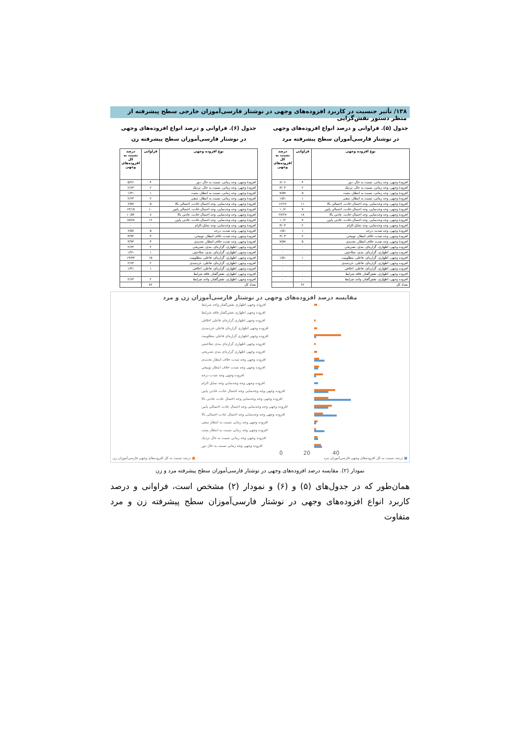۱۳۸/ تأثیر جنسیت در کاربرد افزوده‌های وجهی در نوشتار فارسی‌آموزان خارجی سطح پیشرفته از منظر دستور نقش‌گرایی
جدول (۵). فراوانی و درصد انواع افزوده‌های وجهی
در نوشتار فارسی‌آموزان سطح پیشرفته مرد
| نوع افزوده وجهی | فراوانی | درصد نسبت به کل افزوده‌های وجهی |
| --- | --- | --- |
| افزودهٔ وجهی، وجه زمانی، نسبت به حال، دور | ۴ | ۶/۰۶ |
| افزودهٔ وجهی، وجه زمانی، نسبت به حال، نزدیک | ۲ | ۳/۰۳ |
| افزودهٔ وجهی، وجه زمانی، نسبت به انتظار، مثبت | ۵ | ۷/۵۷ |
| افزودهٔ وجهی، وجه زمانی، نسبت به انتظار، منفی | ۱ | ۱/۵۱ |
| افزودهٔ وجهی، وجه وجه‌نمایی، وجه احتمال-عادت، احتمالی بالا | ۱۱ | ۱۶/۶۶ |
| افزودهٔ وجهی، وجه وجه‌نمایی، وجه احتمال-عادت، احتمالی پایین | ۷ | ۱۰/۶ |
| افزودهٔ وجهی، وجه وجه‌نمایی، وجه احتمال-عادت، عادتی بالا | ۱۸ | ۲۷/۲۷ |
| افزودهٔ وجهی، وجه وجه‌نمایی، وجه احتمال-عادت، عادتی پایین | ۷ | ۱۰/۶ |
| افزودهٔ وجهی، وجه وجه‌نمایی، وجه تمایل-الزام | ۲ | ۳/۰۳ |
| افزودهٔ وجهی، وجه شدت، درجه | ۱ | ۱/۵۱ |
| افزودهٔ وجهی، وجه شدت خلاف انتظار، توبیخی | ۲ | ۳/۰۳ |
| افزودهٔ وجهی، وجه شدت خلاف انتظار، تحدیدی | ۵ | ۷/۵۷ |
| افزوده وجهی، اظهاری، گزاره‌ای، بندی، تصریحی | ۰ | ۰ |
| افزوده وجهی، اظهاری، گزاره‌ای، بندی، صلاحیتی | ۰ | ۰ |
| افزوده وجهی، اظهاری، گزاره‌ای، فاعلی، مطلوبیت | ۱ | ۱/۵۱ |
| افزوده وجهی، اظهاری، گزاره‌ای، فاعلی، خردمندی | ۰ | ۰ |
| افزوده وجهی، اظهاری، گزاره‌ای، فاعلی، اخلاقی | ۰ | ۰ |
| افزوده وجهی، اظهاری، نقش‌گفتار، فاقد شرایط | ۰ | ۰ |
| افزوده وجهی، اظهاری، نقش‌گفتار، واجد شرایط | ۰ | ۰ |
| تعداد کل | ۶۶ | |
جدول (۶). فراوانی و درصد انواع افزوده‌های وجهی
در نوشتار فارسی‌آموزان سطح پیشرفته زن
| نوع افزوده وجهی | فراوانی | درصد نسبت به کل افزوده‌های وجهی |
| --- | --- | --- |
| افزودهٔ وجهی، وجه زمانی، نسبت به حال، دور | ۴ | ۵/۲۶ |
| افزودهٔ وجهی، وجه زمانی، نسبت به حال، نزدیک | ۲ | ۲/۶۳ |
| افزودهٔ وجهی، وجه زمانی، نسبت به انتظار، مثبت | ۱ | ۱/۳۱ |
| افزودهٔ وجهی، وجه زمانی، نسبت به انتظار، منفی | ۲ | ۲/۶۳ |
| افزودهٔ وجهی، وجه وجه‌نمایی، وجه احتمال-عادت، احتمالی بالا | ۵ | ۶/۵۷ |
| افزودهٔ وجهی، وجه وجه‌نمایی، وجه احتمال-عادت، احتمالی پایین | ۱۰ | ۱۳/۱۵ |
| افزودهٔ وجهی، وجه وجه‌نمایی، وجه احتمال-عادت، عادتی بالا | ۸ | ۱۰/۵۲ |
| افزودهٔ وجهی، وجه وجه‌نمایی، وجه احتمال-عادت، عادتی پایین | ۱۲ | ۱۵/۷۸ |
| افزودهٔ وجهی، وجه وجه‌نمایی، وجه تمایل-الزام | ۰ | ۰ |
| افزودهٔ وجهی، وجه شدت، درجه | ۵ | ۶/۵۷ |
| افزودهٔ وجهی، وجه شدت خلاف انتظار، توبیخی | ۳ | ۳/۹۴ |
| افزودهٔ وجهی، وجه شدت خلاف انتظار، تحدیدی | ۳ | ۳/۹۴ |
| افزوده وجهی، اظهاری، گزاره‌ای، بندی، تصریحی | ۲ | ۲/۶۳ |
| افزوده وجهی، اظهاری، گزاره‌ای، بندی، صلاحیتی | ۱ | ۱/۳۱ |
| افزوده وجهی، اظهاری، گزاره‌ای، فاعلی، مطلوبیت | ۱۵ | ۱۹/۷۳ |
| افزوده وجهی، اظهاری، گزاره‌ای، فاعلی، خردمندی | ۲ | ۲/۶۳ |
| افزوده وجهی، اظهاری، گزاره‌ای، فاعلی، اخلاقی | ۱ | ۱/۳۱ |
| افزوده وجهی، اظهاری، نقش‌گفتار، فاقد شرایط | ۰ | ۰ |
| افزوده وجهی، اظهاری، نقش‌گفتار، واجد شرایط | ۲ | ۲/۶۳ |
| تعداد کل | ۷۶ | |
مقایسه درصد افزوده‌های وجهی در نوشتار فارسی‌آموزان زن و مرد
افزوده وجهی اظهاری نقش‌گفتار واجد شرایط
افزوده وجهی اظهاری نقش‌گفتار فاقد شرایط
افزوده وجهی اظهاری گزاره‌ای فاعلی اخلاقی
افزوده وجهی اظهاری گزاره‌ای فاعلی خردمندی
افزوده وجهی اظهاری گزاره‌ای فاعلی مطلوبیت
افزوده وجهی اظهاری گزاره‌ای بندی صلاحیتی
افزوده وجهی اظهاری گزاره‌ای بندی تصریحی
افزوده وجهی وجه شدت خلاف انتظار تحدیدی
افزوده وجهی وجه شدت خلاف انتظار توبیخی
افزوده وجهی وجه شدت درجه
افزوده وجهی وجه وجه‌نمایی وجه تمایل الزام
افزوده وجهی وجه وجه‌نمایی وجه احتمال عادت عادتی پایین
افزوده وجهی وجه وجه‌نمایی وجه احتمال عادت عادتی بالا
افزوده وجهی وجه وجه‌نمایی وجه احتمال عادت احتمالی پایین
افزوده وجهی وجه وجه‌نمایی وجه احتمال عادت احتمالی بالا
افزوده وجهی وجه زمانی نسبت به انتظار منفی
افزوده وجهی وجه زمانی نسبت به انتظار مثبت
افزوده وجهی وجه زمانی نسبت به حال نزدیک
افزوده وجهی وجه زمانی نسبت به حال دور
0 20 40
■ درصد نسبت به کل افزوده‌های وجهی فارسی‌آموزان مرد ■ درصد نسبت به کل افزوده‌های وجهی فارسی‌آموزان زن
نمودار (۲). مقایسه درصد افزوده‌های وجهی در نوشتار فارسی‌آموزان سطح پیشرفته مرد و زن
همان‌طور که در جدول‌های (۵) و (۶) و نمودار (۲) مشخص است، فراوانی و درصد کاربرد انواع افزوده‌های وجهی در نوشتار فارسی‌آموزان سطح پیشرفته زن و مرد متفاوت